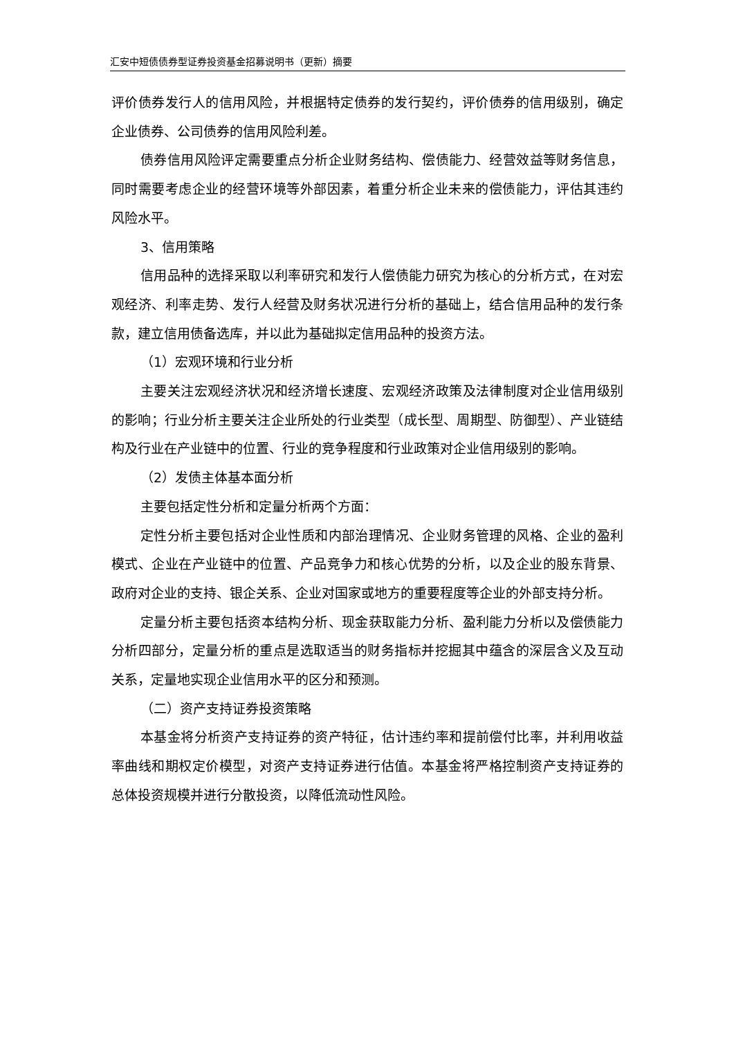汇安中短债债券型证券投资基金招募说明书（更新）摘要
评价债券发行人的信用风险，并根据特定债券的发行契约，评价债券的信用级别，确定企业债券、公司债券的信用风险利差。
债券信用风险评定需要重点分析企业财务结构、偿债能力、经营效益等财务信息，同时需要考虑企业的经营环境等外部因素，着重分析企业未来的偿债能力，评估其违约风险水平。
3、信用策略
信用品种的选择采取以利率研究和发行人偿债能力研究为核心的分析方式，在对宏观经济、利率走势、发行人经营及财务状况进行分析的基础上，结合信用品种的发行条款，建立信用债备选库，并以此为基础拟定信用品种的投资方法。
（1）宏观环境和行业分析
主要关注宏观经济状况和经济增长速度、宏观经济政策及法律制度对企业信用级别的影响；行业分析主要关注企业所处的行业类型（成长型、周期型、防御型）、产业链结构及行业在产业链中的位置、行业的竞争程度和行业政策对企业信用级别的影响。
（2）发债主体基本面分析
主要包括定性分析和定量分析两个方面：
定性分析主要包括对企业性质和内部治理情况、企业财务管理的风格、企业的盈利模式、企业在产业链中的位置、产品竞争力和核心优势的分析，以及企业的股东背景、政府对企业的支持、银企关系、企业对国家或地方的重要程度等企业的外部支持分析。
定量分析主要包括资本结构分析、现金获取能力分析、盈利能力分析以及偿债能力分析四部分，定量分析的重点是选取适当的财务指标并挖掘其中蕴含的深层含义及互动关系，定量地实现企业信用水平的区分和预测。
（二）资产支持证券投资策略
本基金将分析资产支持证券的资产特征，估计违约率和提前偿付比率，并利用收益率曲线和期权定价模型，对资产支持证券进行估值。本基金将严格控制资产支持证券的总体投资规模并进行分散投资，以降低流动性风险。